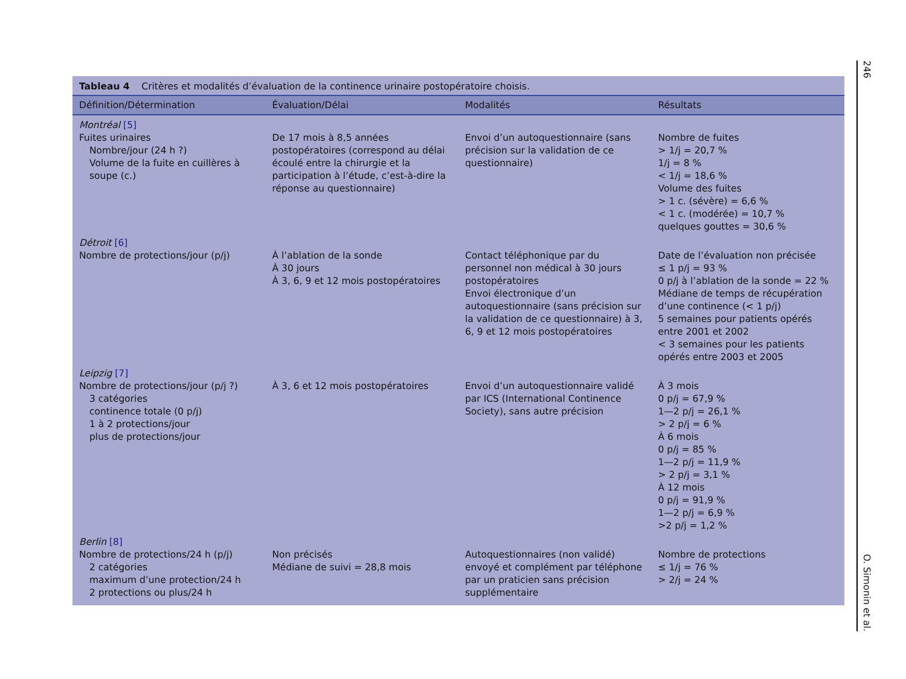Tableau 4 Critères et modalités d’évaluation de la continence urinaire postopératoire choisis.
| Définition/Détermination | Évaluation/Délai | Modalités | Résultats |
| --- | --- | --- | --- |
| Montréal [5] | | | |
| Fuites urinaires Nombre/jour (24 h ?) Volume de la fuite en cuillères à soupe (c.) | De 17 mois à 8,5 années postopératoires (correspond au délai écoulé entre la chirurgie et la participation à l’étude, c’est-à-dire la réponse au questionnaire) | Envoi d’un autoquestionnaire (sans précision sur la validation de ce questionnaire) | Nombre de fuites > 1/j = 20,7 % 1/j = 8 % < 1/j = 18,6 % Volume des fuites > 1 c. (sévère) = 6,6 % < 1 c. (modérée) = 10,7 % quelques gouttes = 30,6 % |
| Détroit [6] | | | |
| Nombre de protections/jour (p/j) | À l’ablation de la sonde À 30 jours À 3, 6, 9 et 12 mois postopératoires | Contact téléphonique par du personnel non médical à 30 jours postopératoires Envoi électronique d’un autoquestionnaire (sans précision sur la validation de ce questionnaire) à 3, 6, 9 et 12 mois postopératoires | Date de l’évaluation non précisée ≤ 1 p/j = 93 % 0 p/j à l’ablation de la sonde = 22 % Médiane de temps de récupération d’une continence (< 1 p/j) 5 semaines pour patients opérés entre 2001 et 2002 < 3 semaines pour les patients opérés entre 2003 et 2005 |
| Leipzig [7] | | | |
| Nombre de protections/jour (p/j ?) 3 catégories continence totale (0 p/j) 1 à 2 protections/jour plus de protections/jour | À 3, 6 et 12 mois postopératoires | Envoi d’un autoquestionnaire validé par ICS (International Continence Society), sans autre précision | À 3 mois 0 p/j = 67,9 % 1—2 p/j = 26,1 % > 2 p/j = 6 % À 6 mois 0 p/j = 85 % 1—2 p/j = 11,9 % > 2 p/j = 3,1 % À 12 mois 0 p/j = 91,9 % 1—2 p/j = 6,9 % >2 p/j = 1,2 % |
| Berlin [8] | | | |
| Nombre de protections/24 h (p/j) 2 catégories maximum d’une protection/24 h 2 protections ou plus/24 h | Non précisés Médiane de suivi = 28,8 mois | Autoquestionnaires (non validé) envoyé et complément par téléphone par un praticien sans précision supplémentaire | Nombre de protections ≤ 1/j = 76 % > 2/j = 24 % |
246 O. Simonin et al.